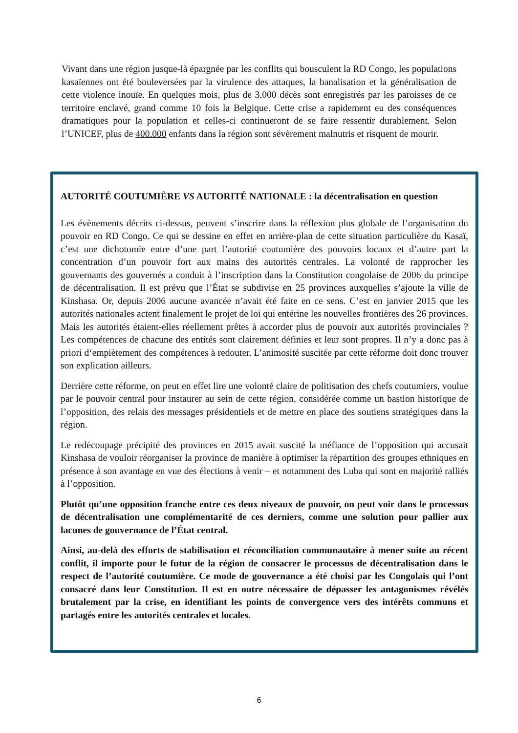Vivant dans une région jusque-là épargnée par les conflits qui bousculent la RD Congo, les populations kasaïennes ont été bouleversées par la virulence des attaques, la banalisation et la généralisation de cette violence inouïe. En quelques mois, plus de 3.000 décès sont enregistrés par les paroisses de ce territoire enclavé, grand comme 10 fois la Belgique. Cette crise a rapidement eu des conséquences dramatiques pour la population et celles-ci continueront de se faire ressentir durablement. Selon l’UNICEF, plus de 400.000 enfants dans la région sont sévèrement malnutris et risquent de mourir.
AUTORITÉ COUTUMIÈRE VS AUTORITÉ NATIONALE : la décentralisation en question
Les évènements décrits ci-dessus, peuvent s’inscrire dans la réflexion plus globale de l’organisation du pouvoir en RD Congo. Ce qui se dessine en effet en arrière-plan de cette situation particulière du Kasaï, c’est une dichotomie entre d’une part l’autorité coutumière des pouvoirs locaux et d’autre part la concentration d’un pouvoir fort aux mains des autorités centrales. La volonté de rapprocher les gouvernants des gouvernés a conduit à l’inscription dans la Constitution congolaise de 2006 du principe de décentralisation. Il est prévu que l’État se subdivise en 25 provinces auxquelles s’ajoute la ville de Kinshasa. Or, depuis 2006 aucune avancée n’avait été faite en ce sens. C’est en janvier 2015 que les autorités nationales actent finalement le projet de loi qui entérine les nouvelles frontières des 26 provinces. Mais les autorités étaient-elles réellement prêtes à accorder plus de pouvoir aux autorités provinciales ? Les compétences de chacune des entités sont clairement définies et leur sont propres. Il n’y a donc pas à priori d‘empiètement des compétences à redouter. L’animosité suscitée par cette réforme doit donc trouver son explication ailleurs.
Derrière cette réforme, on peut en effet lire une volonté claire de politisation des chefs coutumiers, voulue par le pouvoir central pour instaurer au sein de cette région, considérée comme un bastion historique de l’opposition, des relais des messages présidentiels et de mettre en place des soutiens stratégiques dans la région.
Le redécoupage précipité des provinces en 2015 avait suscité la méfiance de l’opposition qui accusait Kinshasa de vouloir réorganiser la province de manière à optimiser la répartition des groupes ethniques en présence à son avantage en vue des élections à venir – et notamment des Luba qui sont en majorité ralliés à l’opposition.
Plutôt qu’une opposition franche entre ces deux niveaux de pouvoir, on peut voir dans le processus de décentralisation une complémentarité de ces derniers, comme une solution pour pallier aux lacunes de gouvernance de l’État central.
Ainsi, au-delà des efforts de stabilisation et réconciliation communautaire à mener suite au récent conflit, il importe pour le futur de la région de consacrer le processus de décentralisation dans le respect de l’autorité coutumière. Ce mode de gouvernance a été choisi par les Congolais qui l’ont consacré dans leur Constitution. Il est en outre nécessaire de dépasser les antagonismes révélés brutalement par la crise, en identifiant les points de convergence vers des intérêts communs et partagés entre les autorités centrales et locales.
6